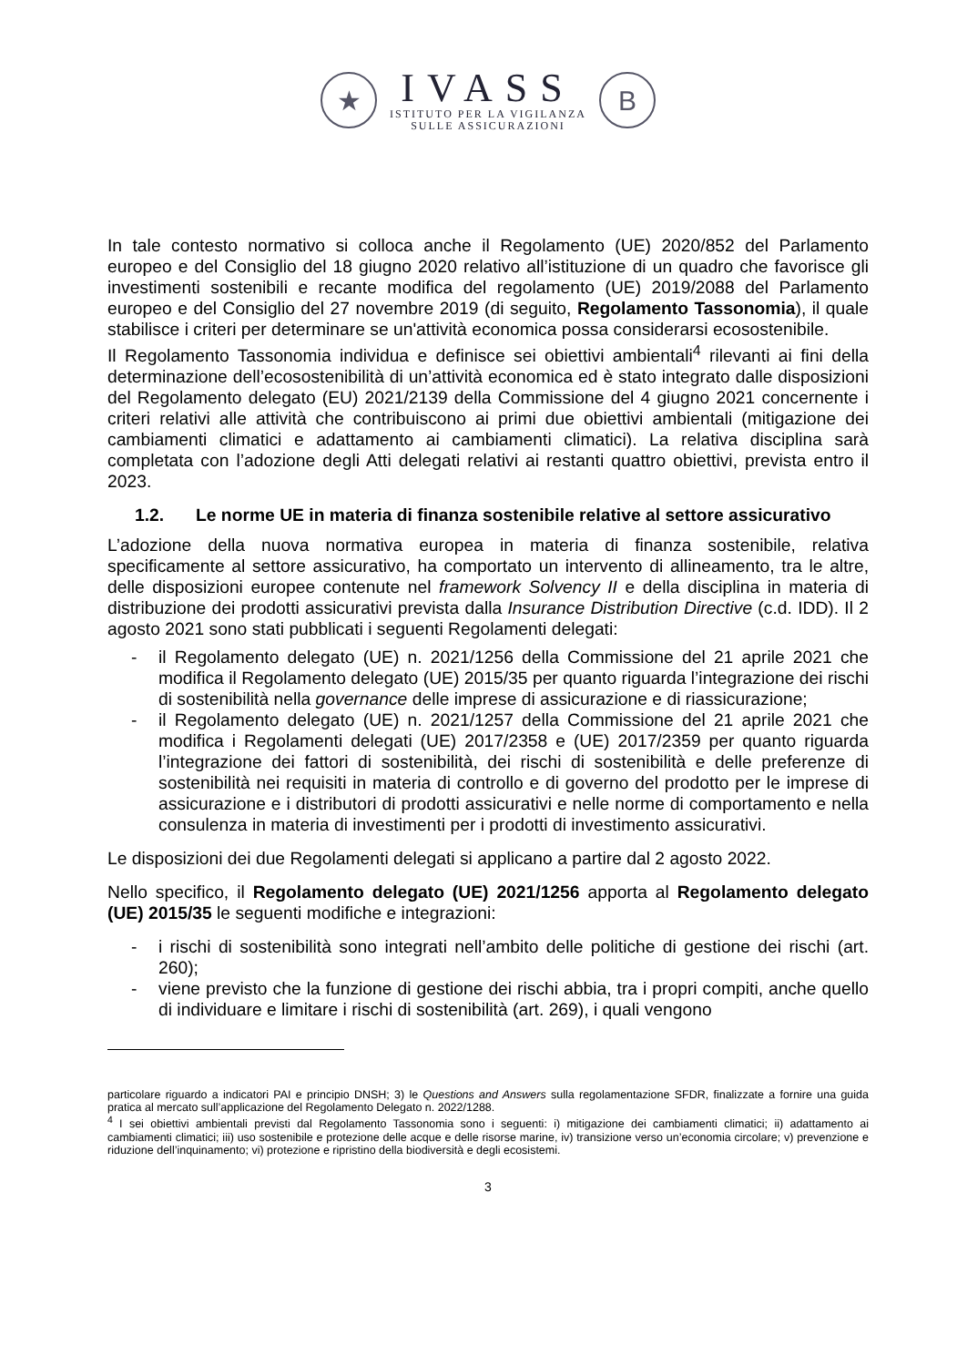★
IVASS
ISTITUTO PER LA VIGILANZA
SULLE ASSICURAZIONI
B
In tale contesto normativo si colloca anche il Regolamento (UE) 2020/852 del Parlamento europeo e del Consiglio del 18 giugno 2020 relativo all’istituzione di un quadro che favorisce gli investimenti sostenibili e recante modifica del regolamento (UE) 2019/2088 del Parlamento europeo e del Consiglio del 27 novembre 2019 (di seguito, Regolamento Tassonomia), il quale stabilisce i criteri per determinare se un'attività economica possa considerarsi ecosostenibile.
Il Regolamento Tassonomia individua e definisce sei obiettivi ambientali<sup>4</sup> rilevanti ai fini della determinazione dell’ecosostenibilità di un’attività economica ed è stato integrato dalle disposizioni del Regolamento delegato (EU) 2021/2139 della Commissione del 4 giugno 2021 concernente i criteri relativi alle attività che contribuiscono ai primi due obiettivi ambientali (mitigazione dei cambiamenti climatici e adattamento ai cambiamenti climatici). La relativa disciplina sarà completata con l’adozione degli Atti delegati relativi ai restanti quattro obiettivi, prevista entro il 2023.
1.2. Le norme UE in materia di finanza sostenibile relative al settore assicurativo
L’adozione della nuova normativa europea in materia di finanza sostenibile, relativa specificamente al settore assicurativo, ha comportato un intervento di allineamento, tra le altre, delle disposizioni europee contenute nel framework Solvency II e della disciplina in materia di distribuzione dei prodotti assicurativi prevista dalla Insurance Distribution Directive (c.d. IDD). Il 2 agosto 2021 sono stati pubblicati i seguenti Regolamenti delegati:
- il Regolamento delegato (UE) n. 2021/1256 della Commissione del 21 aprile 2021 che modifica il Regolamento delegato (UE) 2015/35 per quanto riguarda l’integrazione dei rischi di sostenibilità nella governance delle imprese di assicurazione e di riassicurazione;
- il Regolamento delegato (UE) n. 2021/1257 della Commissione del 21 aprile 2021 che modifica i Regolamenti delegati (UE) 2017/2358 e (UE) 2017/2359 per quanto riguarda l’integrazione dei fattori di sostenibilità, dei rischi di sostenibilità e delle preferenze di sostenibilità nei requisiti in materia di controllo e di governo del prodotto per le imprese di assicurazione e i distributori di prodotti assicurativi e nelle norme di comportamento e nella consulenza in materia di investimenti per i prodotti di investimento assicurativi.
Le disposizioni dei due Regolamenti delegati si applicano a partire dal 2 agosto 2022.
Nello specifico, il Regolamento delegato (UE) 2021/1256 apporta al Regolamento delegato (UE) 2015/35 le seguenti modifiche e integrazioni:
- i rischi di sostenibilità sono integrati nell’ambito delle politiche di gestione dei rischi (art. 260);
- viene previsto che la funzione di gestione dei rischi abbia, tra i propri compiti, anche quello di individuare e limitare i rischi di sostenibilità (art. 269), i quali vengono
particolare riguardo a indicatori PAI e principio DNSH; 3) le Questions and Answers sulla regolamentazione SFDR, finalizzate a fornire una guida pratica al mercato sull’applicazione del Regolamento Delegato n. 2022/1288.
<sup>4</sup> I sei obiettivi ambientali previsti dal Regolamento Tassonomia sono i seguenti: i) mitigazione dei cambiamenti climatici; ii) adattamento ai cambiamenti climatici; iii) uso sostenibile e protezione delle acque e delle risorse marine, iv) transizione verso un’economia circolare; v) prevenzione e riduzione dell’inquinamento; vi) protezione e ripristino della biodiversità e degli ecosistemi.
3